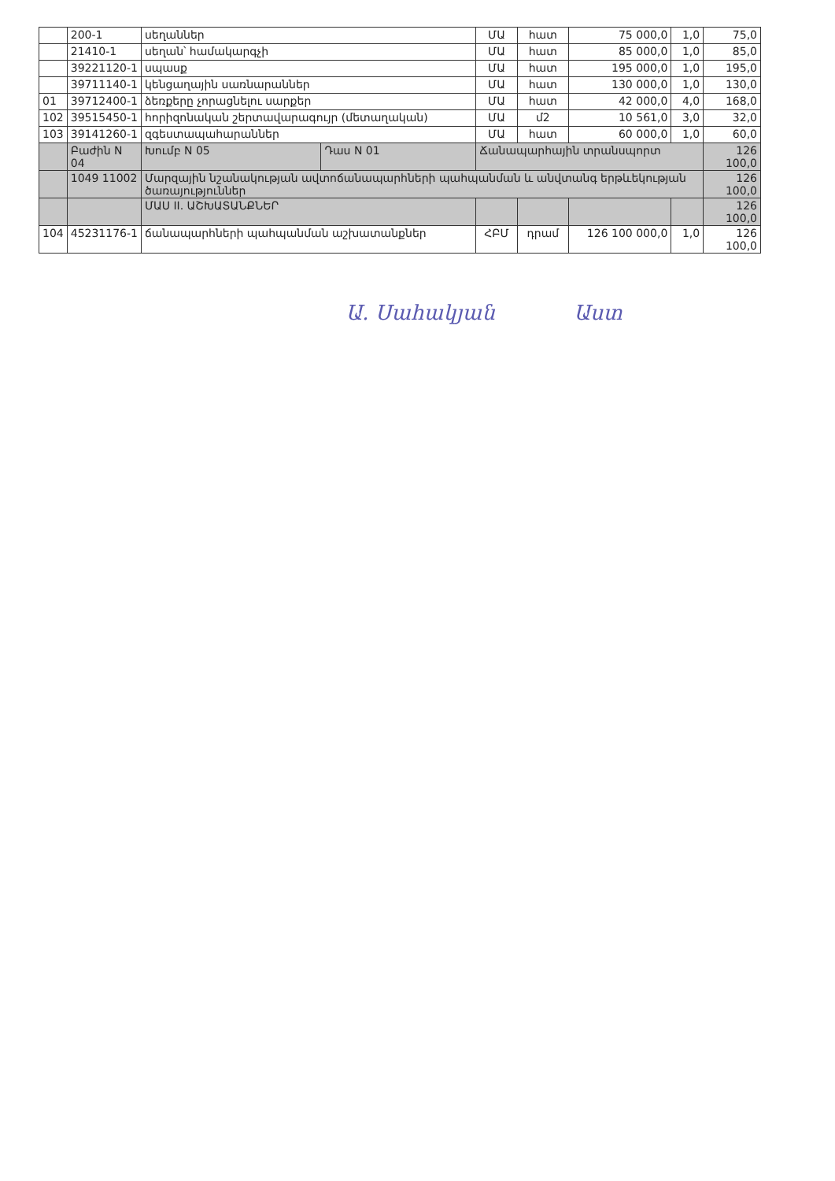| | 200-1 | սեղաններ | | ՄԱ | հատ | 75 000,0 | 1,0 | 75,0 |
| | 21410-1 | սեղան՝ համակարգչի | | ՄԱ | հատ | 85 000,0 | 1,0 | 85,0 |
| | 39221120-1 | սպասք | | ՄԱ | հատ | 195 000,0 | 1,0 | 195,0 |
| | 39711140-1 | կենցաղային սառնարաններ | | ՄԱ | հատ | 130 000,0 | 1,0 | 130,0 |
| 01 | 39712400-1 | ձեռքերը չորացնելու սարքեր | | ՄԱ | հատ | 42 000,0 | 4,0 | 168,0 |
| 102 | 39515450-1 | հորիզոնական շերտավարագույր (մետաղական) | | ՄԱ | մ2 | 10 561,0 | 3,0 | 32,0 |
| 103 | 39141260-1 | զգեստապահարաններ | | ՄԱ | հատ | 60 000,0 | 1,0 | 60,0 |
| | Բաժին N 04 | Խումբ N 05 | Դաս N 01 | Ճանապարհային տրանսպորտ | | | | 126 100,0 |
| | 1049 11002 | Մարզային նշանակության ավտոճանապարհների պահպանման և անվտանգ երթևեկության ծառայություններ | | | | | | 126 100,0 |
| | | ՄԱՍ II. ԱՇԽԱՏԱՆՔՆԵՐ | | | | | | 126 100,0 |
| 104 | 45231176-1 | ճանապարհների պահպանման աշխատանքներ | | ՀԲՄ | դրամ | 126 100 000,0 | 1,0 | 126 100,0 |
Ա. Սահակյան Աստ